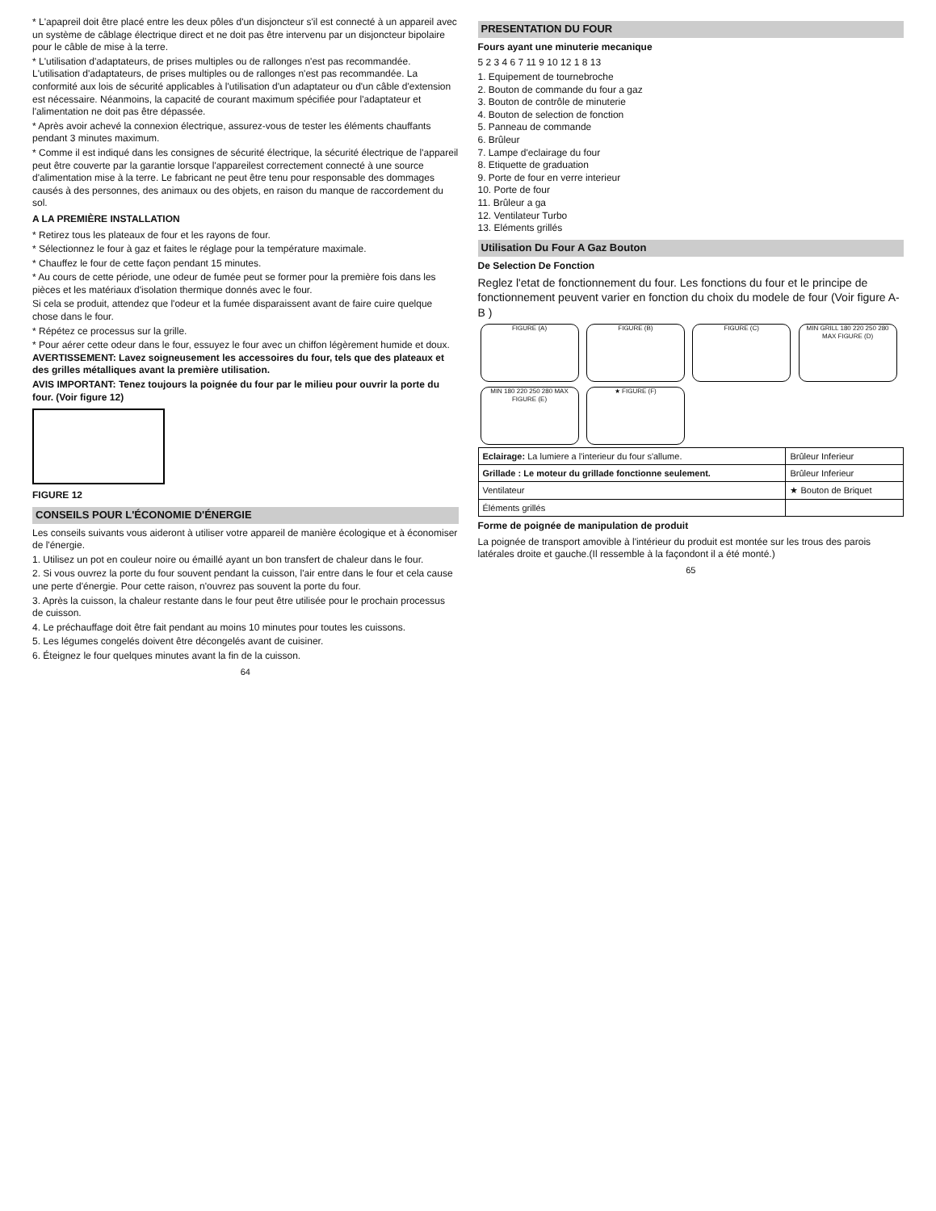* L'apapreil doit être placé entre les deux pôles d'un disjoncteur s'il est connecté à un appareil avec un système de câblage électrique direct et ne doit pas être intervenu par un disjoncteur bipolaire pour le câble de mise à la terre.
* L'utilisation d'adaptateurs, de prises multiples ou de rallonges n'est pas recommandée. L'utilisation d'adaptateurs, de prises multiples ou de rallonges n'est pas recommandée. La conformité aux lois de sécurité applicables à l'utilisation d'un adaptateur ou d'un câble d'extension est nécessaire. Néanmoins, la capacité de courant maximum spécifiée pour l'adaptateur et l'alimentation ne doit pas être dépassée.
* Après avoir achevé la connexion électrique, assurez-vous de tester les éléments chauffants pendant 3 minutes maximum.
* Comme il est indiqué dans les consignes de sécurité électrique, la sécurité électrique de l'appareil peut être couverte par la garantie lorsque l'appareilest correctement connecté à une source d'alimentation mise à la terre. Le fabricant ne peut être tenu pour responsable des dommages causés à des personnes, des animaux ou des objets, en raison du manque de raccordement du sol.
A LA PREMIÈRE INSTALLATION
* Retirez tous les plateaux de four et les rayons de four.
* Sélectionnez le four à gaz et faites le réglage pour la température maximale.
* Chauffez le four de cette façon pendant 15 minutes.
* Au cours de cette période, une odeur de fumée peut se former pour la première fois dans les pièces et les matériaux d'isolation thermique donnés avec le four.
Si cela se produit, attendez que l'odeur et la fumée disparaissent avant de faire cuire quelque chose dans le four.
* Répétez ce processus sur la grille.
* Pour aérer cette odeur dans le four, essuyez le four avec un chiffon légèrement humide et doux. AVERTISSEMENT: Lavez soigneusement les accessoires du four, tels que des plateaux et des grilles métalliques avant la première utilisation.
AVIS IMPORTANT: Tenez toujours la poignée du four par le milieu pour ouvrir la porte du four. (Voir figure 12)
FIGURE 12
CONSEILS POUR L'ÉCONOMIE D'ÉNERGIE
Les conseils suivants vous aideront à utiliser votre appareil de manière écologique et à économiser de l'énergie.
1. Utilisez un pot en couleur noire ou émaillé ayant un bon transfert de chaleur dans le four.
2. Si vous ouvrez la porte du four souvent pendant la cuisson, l'air entre dans le four et cela cause une perte d'énergie. Pour cette raison, n'ouvrez pas souvent la porte du four.
3. Après la cuisson, la chaleur restante dans le four peut être utilisée pour le prochain processus de cuisson.
4. Le préchauffage doit être fait pendant au moins 10 minutes pour toutes les cuissons.
5. Les légumes congelés doivent être décongelés avant de cuisiner.
6. Éteignez le four quelques minutes avant la fin de la cuisson.
64
PRESENTATION DU FOUR
Fours ayant une minuterie mecanique
5 2 3 4 6 7 11 9 10 12 1 8 13
1. Equipement de tournebroche
2. Bouton de commande du four a gaz
3. Bouton de contrôle de minuterie
4. Bouton de selection de fonction
5. Panneau de commande
6. Brûleur
7. Lampe d'eclairage du four
8. Etiquette de graduation
9. Porte de four en verre interieur
10. Porte de four
11. Brûleur a ga
12. Ventilateur Turbo
13. Eléments grillés
Utilisation Du Four A Gaz Bouton
De Selection De Fonction
Reglez l'etat de fonctionnement du four. Les fonctions du four et le principe de fonctionnement peuvent varier en fonction du choix du modele de four (Voir figure A-B )
FIGURE (A) FIGURE (B) FIGURE (C) MIN GRILL 180 220 250 280 MAX FIGURE (D) MIN 180 220 250 280 MAX FIGURE (E) ★ FIGURE (F)
| Eclairage: La lumiere a l'interieur du four s'allume. | Brûleur Inferieur |
| Grillade : Le moteur du grillade fonctionne seulement. | Brûleur Inferieur |
| Ventilateur | ★ Bouton de Briquet |
| Éléments grillés | |
Forme de poignée de manipulation de produit
La poignée de transport amovible à l'intérieur du produit est montée sur les trous des parois latérales droite et gauche.(Il ressemble à la façondont il a été monté.)
65